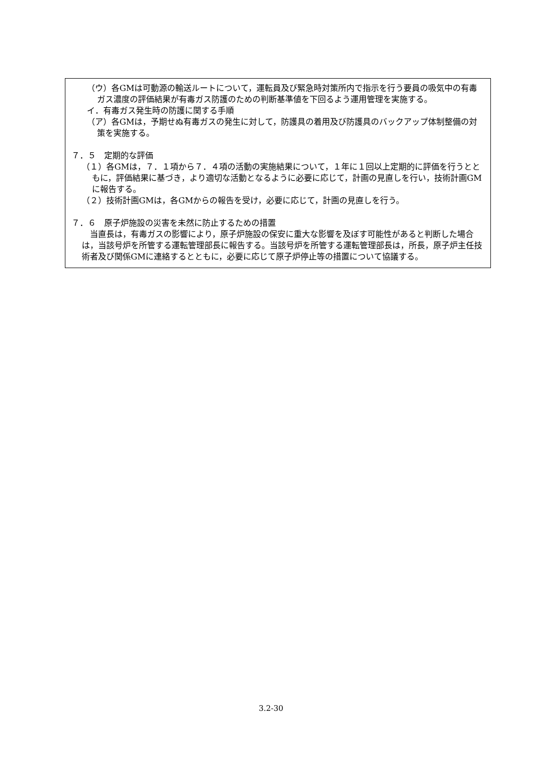（ウ）各GMは可動源の輸送ルートについて，運転員及び緊急時対策所内で指示を行う要員の吸気中の有毒ガス濃度の評価結果が有毒ガス防護のための判断基準値を下回るよう運用管理を実施する。
イ．有毒ガス発生時の防護に関する手順
（ア）各GMは，予期せぬ有毒ガスの発生に対して，防護具の着用及び防護具のバックアップ体制整備の対策を実施する。
７．５　定期的な評価
（１）各GMは，７．１項から７．４項の活動の実施結果について，１年に１回以上定期的に評価を行うとともに，評価結果に基づき，より適切な活動となるように必要に応じて，計画の見直しを行い，技術計画GMに報告する。
（２）技術計画GMは，各GMからの報告を受け，必要に応じて，計画の見直しを行う。
７．６　原子炉施設の災害を未然に防止するための措置
当直長は，有毒ガスの影響により，原子炉施設の保安に重大な影響を及ぼす可能性があると判断した場合は，当該号炉を所管する運転管理部長に報告する。当該号炉を所管する運転管理部長は，所長，原子炉主任技術者及び関係GMに連絡するとともに，必要に応じて原子炉停止等の措置について協議する。
3.2-30